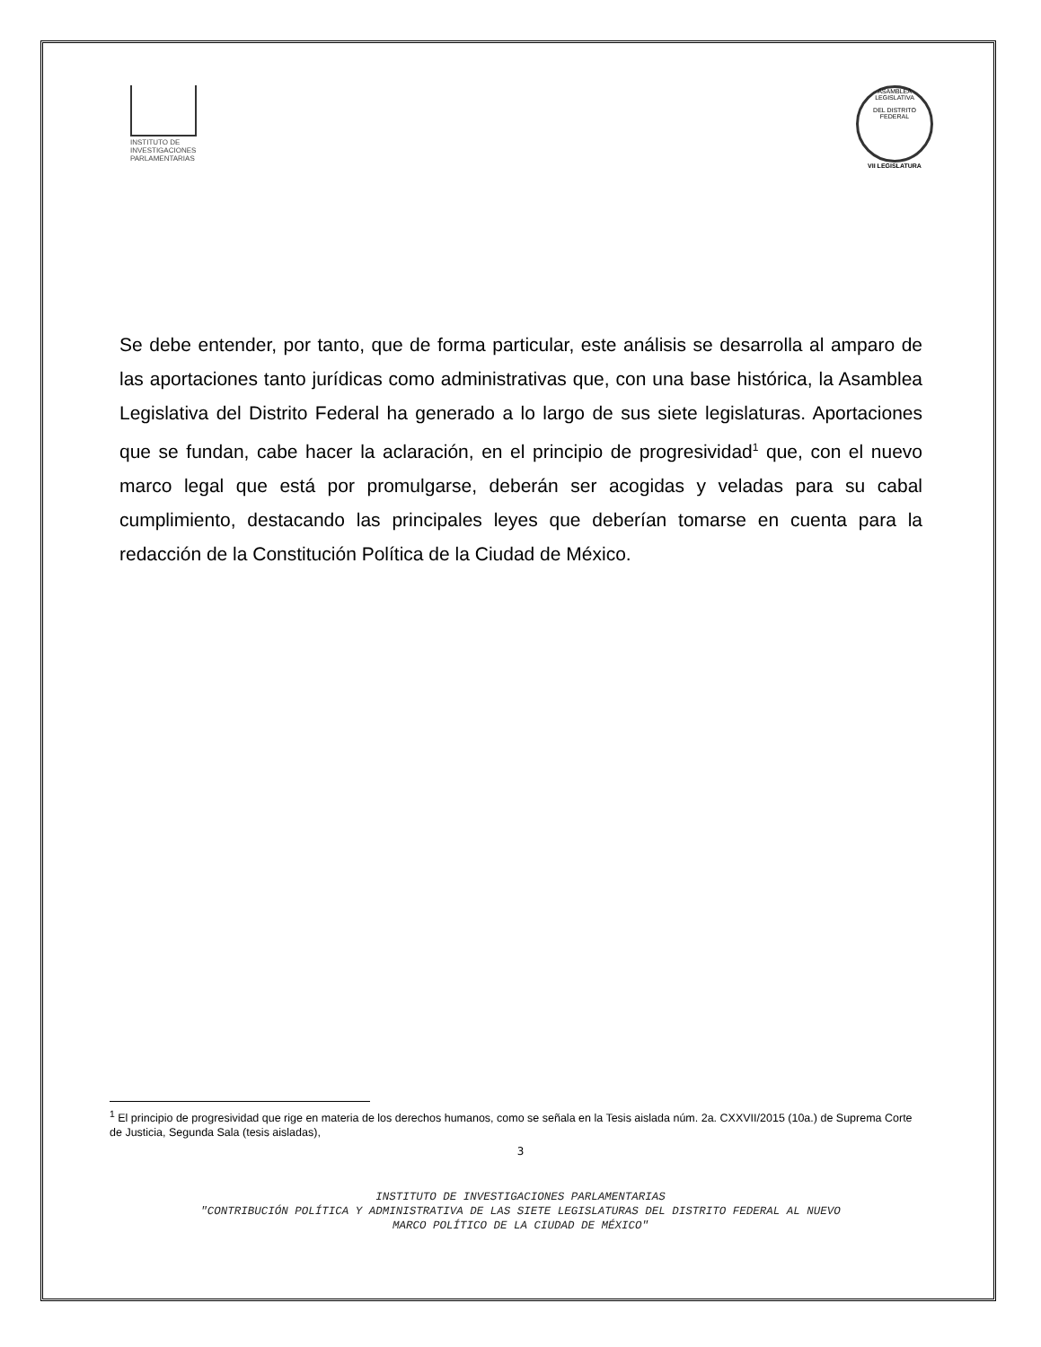INSTITUTO DE
INVESTIGACIONES
PARLAMENTARIAS
ASAMBLEA LEGISLATIVA
DEL DISTRITO FEDERAL
VII LEGISLATURA
Se debe entender, por tanto, que de forma particular, este análisis se desarrolla al amparo de las aportaciones tanto jurídicas como administrativas que, con una base histórica, la Asamblea Legislativa del Distrito Federal ha generado a lo largo de sus siete legislaturas. Aportaciones que se fundan, cabe hacer la aclaración, en el principio de progresividad<sup>1</sup> que, con el nuevo marco legal que está por promulgarse, deberán ser acogidas y veladas para su cabal cumplimiento, destacando las principales leyes que deberían tomarse en cuenta para la redacción de la Constitución Política de la Ciudad de México.
<sup>1</sup> El principio de progresividad que rige en materia de los derechos humanos, como se señala en la Tesis aislada núm. 2a. CXXVII/2015 (10a.) de Suprema Corte de Justicia, Segunda Sala (tesis aisladas),
3
INSTITUTO DE INVESTIGACIONES PARLAMENTARIAS
"CONTRIBUCIÓN POLÍTICA Y ADMINISTRATIVA DE LAS SIETE LEGISLATURAS DEL DISTRITO FEDERAL AL NUEVO
MARCO POLÍTICO DE LA CIUDAD DE MÉXICO"